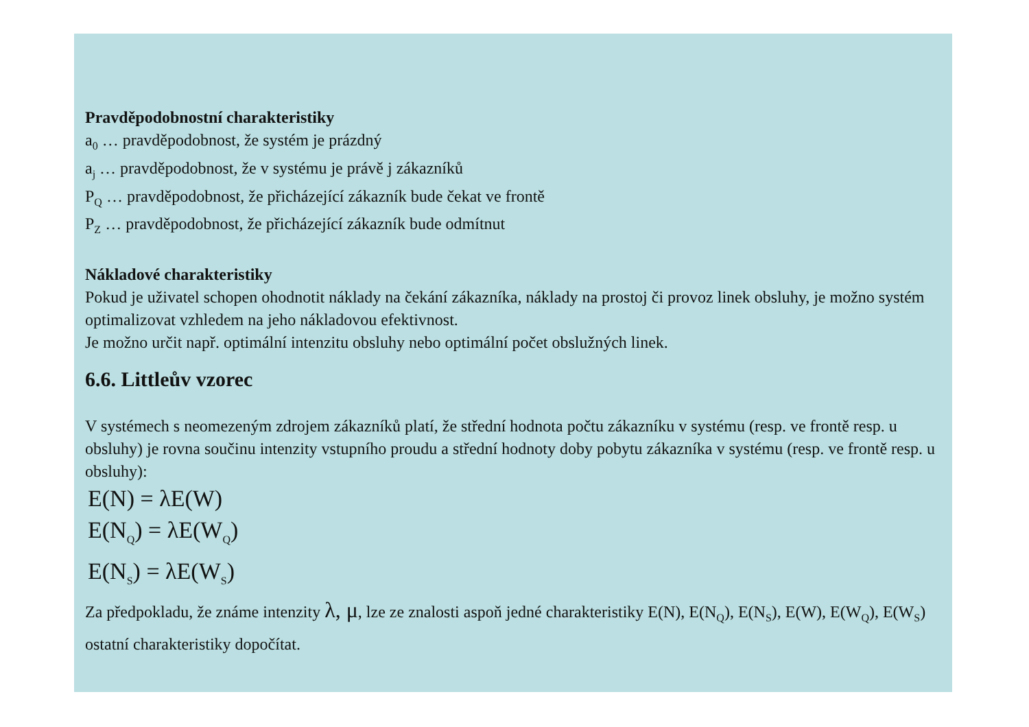Pravděpodobnostní charakteristiky
a<sub>0</sub> … pravděpodobnost, že systém je prázdný
a<sub>j</sub> … pravděpodobnost, že v systému je právě j zákazníků
P<sub>Q</sub> … pravděpodobnost, že přicházející zákazník bude čekat ve frontě
P<sub>Z</sub> … pravděpodobnost, že přicházející zákazník bude odmítnut
Nákladové charakteristiky
Pokud je uživatel schopen ohodnotit náklady na čekání zákazníka, náklady na prostoj či provoz linek obsluhy, je možno systém optimalizovat vzhledem na jeho nákladovou efektivnost.
Je možno určit např. optimální intenzitu obsluhy nebo optimální počet obslužných linek.
6.6. Littleův vzorec
V systémech s neomezeným zdrojem zákazníků platí, že střední hodnota počtu zákazníku v systému (resp. ve frontě resp. u obsluhy) je rovna součinu intenzity vstupního proudu a střední hodnoty doby pobytu zákazníka v systému (resp. ve frontě resp. u obsluhy):
E(N) = λE(W)
E(N<sub>Q</sub>) = λE(W<sub>Q</sub>)
E(N<sub>S</sub>) = λE(W<sub>S</sub>)
Za předpokladu, že známe intenzity λ, μ, lze ze znalosti aspoň jedné charakteristiky E(N), E(N<sub>Q</sub>), E(N<sub>S</sub>), E(W), E(W<sub>Q</sub>), E(W<sub>S</sub>) ostatní charakteristiky dopočítat.